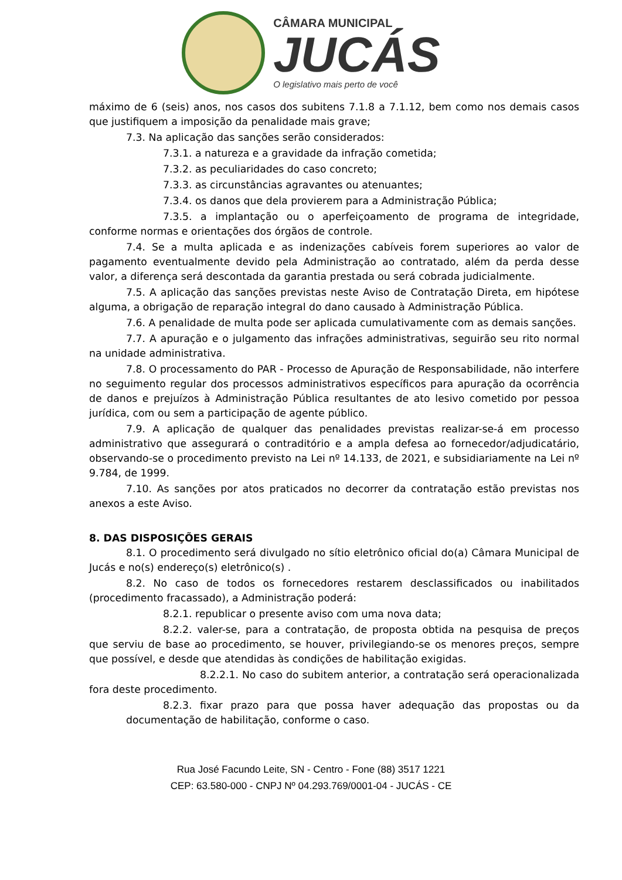CÂMARA MUNICIPAL
JUCÁS
O legislativo mais perto de você
máximo de 6 (seis) anos, nos casos dos subitens 7.1.8 a 7.1.12, bem como nos demais casos que justifiquem a imposição da penalidade mais grave;
7.3. Na aplicação das sanções serão considerados:
7.3.1. a natureza e a gravidade da infração cometida;
7.3.2. as peculiaridades do caso concreto;
7.3.3. as circunstâncias agravantes ou atenuantes;
7.3.4. os danos que dela provierem para a Administração Pública;
7.3.5. a implantação ou o aperfeiçoamento de programa de integridade, conforme normas e orientações dos órgãos de controle.
7.4. Se a multa aplicada e as indenizações cabíveis forem superiores ao valor de pagamento eventualmente devido pela Administração ao contratado, além da perda desse valor, a diferença será descontada da garantia prestada ou será cobrada judicialmente.
7.5. A aplicação das sanções previstas neste Aviso de Contratação Direta, em hipótese alguma, a obrigação de reparação integral do dano causado à Administração Pública.
7.6. A penalidade de multa pode ser aplicada cumulativamente com as demais sanções.
7.7. A apuração e o julgamento das infrações administrativas, seguirão seu rito normal na unidade administrativa.
7.8. O processamento do PAR - Processo de Apuração de Responsabilidade, não interfere no seguimento regular dos processos administrativos específicos para apuração da ocorrência de danos e prejuízos à Administração Pública resultantes de ato lesivo cometido por pessoa jurídica, com ou sem a participação de agente público.
7.9. A aplicação de qualquer das penalidades previstas realizar-se-á em processo administrativo que assegurará o contraditório e a ampla defesa ao fornecedor/adjudicatário, observando-se o procedimento previsto na Lei nº 14.133, de 2021, e subsidiariamente na Lei nº 9.784, de 1999.
7.10. As sanções por atos praticados no decorrer da contratação estão previstas nos anexos a este Aviso.
8. DAS DISPOSIÇÕES GERAIS
8.1. O procedimento será divulgado no sítio eletrônico oficial do(a) Câmara Municipal de Jucás e no(s) endereço(s) eletrônico(s) .
8.2. No caso de todos os fornecedores restarem desclassificados ou inabilitados (procedimento fracassado), a Administração poderá:
8.2.1. republicar o presente aviso com uma nova data;
8.2.2. valer-se, para a contratação, de proposta obtida na pesquisa de preços que serviu de base ao procedimento, se houver, privilegiando-se os menores preços, sempre que possível, e desde que atendidas às condições de habilitação exigidas.
8.2.2.1. No caso do subitem anterior, a contratação será operacionalizada fora deste procedimento.
8.2.3. fixar prazo para que possa haver adequação das propostas ou da documentação de habilitação, conforme o caso.
Rua José Facundo Leite, SN - Centro - Fone (88) 3517 1221
CEP: 63.580-000 - CNPJ Nº 04.293.769/0001-04 - JUCÁS - CE